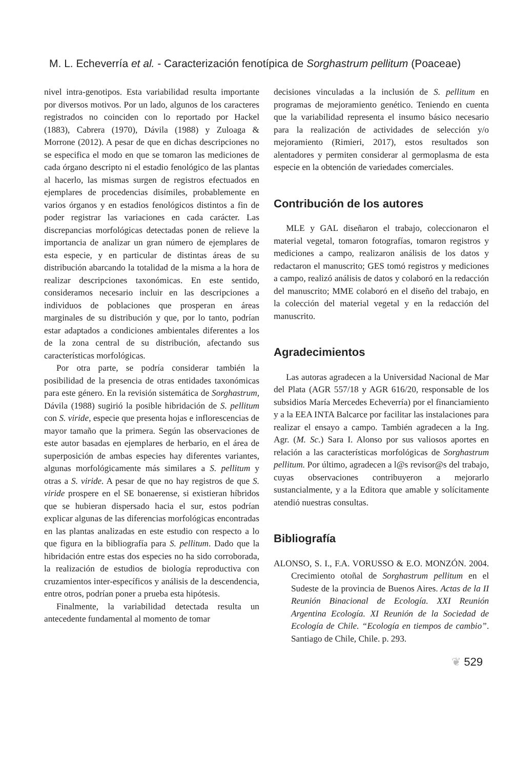M. L. Echeverría et al. - Caracterización fenotípica de Sorghastrum pellitum (Poaceae)
nivel intra-genotipos. Esta variabilidad resulta importante por diversos motivos. Por un lado, algunos de los caracteres registrados no coinciden con lo reportado por Hackel (1883), Cabrera (1970), Dávila (1988) y Zuloaga & Morrone (2012). A pesar de que en dichas descripciones no se especifica el modo en que se tomaron las mediciones de cada órgano descripto ni el estadio fenológico de las plantas al hacerlo, las mismas surgen de registros efectuados en ejemplares de procedencias disímiles, probablemente en varios órganos y en estadios fenológicos distintos a fin de poder registrar las variaciones en cada carácter. Las discrepancias morfológicas detectadas ponen de relieve la importancia de analizar un gran número de ejemplares de esta especie, y en particular de distintas áreas de su distribución abarcando la totalidad de la misma a la hora de realizar descripciones taxonómicas. En este sentido, consideramos necesario incluir en las descripciones a individuos de poblaciones que prosperan en áreas marginales de su distribución y que, por lo tanto, podrían estar adaptados a condiciones ambientales diferentes a los de la zona central de su distribución, afectando sus características morfológicas.
Por otra parte, se podría considerar también la posibilidad de la presencia de otras entidades taxonómicas para este género. En la revisión sistemática de Sorghastrum, Dávila (1988) sugirió la posible hibridación de S. pellitum con S. viride, especie que presenta hojas e inflorescencias de mayor tamaño que la primera. Según las observaciones de este autor basadas en ejemplares de herbario, en el área de superposición de ambas especies hay diferentes variantes, algunas morfológicamente más similares a S. pellitum y otras a S. viride. A pesar de que no hay registros de que S. viride prospere en el SE bonaerense, si existieran híbridos que se hubieran dispersado hacia el sur, estos podrían explicar algunas de las diferencias morfológicas encontradas en las plantas analizadas en este estudio con respecto a lo que figura en la bibliografía para S. pellitum. Dado que la hibridación entre estas dos especies no ha sido corroborada, la realización de estudios de biología reproductiva con cruzamientos inter-específicos y análisis de la descendencia, entre otros, podrían poner a prueba esta hipótesis.
Finalmente, la variabilidad detectada resulta un antecedente fundamental al momento de tomar
decisiones vinculadas a la inclusión de S. pellitum en programas de mejoramiento genético. Teniendo en cuenta que la variabilidad representa el insumo básico necesario para la realización de actividades de selección y/o mejoramiento (Rimieri, 2017), estos resultados son alentadores y permiten considerar al germoplasma de esta especie en la obtención de variedades comerciales.
Contribución de los autores
MLE y GAL diseñaron el trabajo, coleccionaron el material vegetal, tomaron fotografías, tomaron registros y mediciones a campo, realizaron análisis de los datos y redactaron el manuscrito; GES tomó registros y mediciones a campo, realizó análisis de datos y colaboró en la redacción del manuscrito; MME colaboró en el diseño del trabajo, en la colección del material vegetal y en la redacción del manuscrito.
Agradecimientos
Las autoras agradecen a la Universidad Nacional de Mar del Plata (AGR 557/18 y AGR 616/20, responsable de los subsidios María Mercedes Echeverría) por el financiamiento y a la EEA INTA Balcarce por facilitar las instalaciones para realizar el ensayo a campo. También agradecen a la Ing. Agr. (M. Sc.) Sara I. Alonso por sus valiosos aportes en relación a las características morfológicas de Sorghastrum pellitum. Por último, agradecen a l@s revisor@s del trabajo, cuyas observaciones contribuyeron a mejorarlo sustancialmente, y a la Editora que amable y solícitamente atendió nuestras consultas.
Bibliografía
ALONSO, S. I., F.A. VORUSSO & E.O. MONZÓN. 2004. Crecimiento otoñal de Sorghastrum pellitum en el Sudeste de la provincia de Buenos Aires. Actas de la II Reunión Binacional de Ecología. XXI Reunión Argentina Ecología. XI Reunión de la Sociedad de Ecología de Chile. “Ecología en tiempos de cambio”. Santiago de Chile, Chile. p. 293.
❦ 529